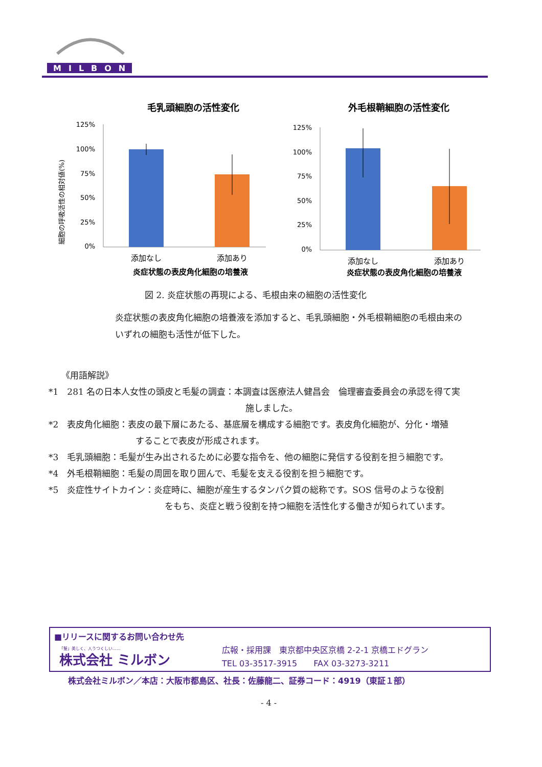MILBON
毛乳頭細胞の活性変化
細胞の呼吸活性の相対値(%)
125%
100%
75%
50%
25%
0%
添加なし
添加あり
炎症状態の表皮角化細胞の培養液
外毛根鞘細胞の活性変化
125%
100%
75%
50%
25%
0%
添加なし
添加あり
炎症状態の表皮角化細胞の培養液
図 2. 炎症状態の再現による、毛根由来の細胞の活性変化
炎症状態の表皮角化細胞の培養液を添加すると、毛乳頭細胞・外毛根鞘細胞の毛根由来のいずれの細胞も活性が低下した。
《用語解説》
*1　281 名の日本人女性の頭皮と毛髪の調査：本調査は医療法人健昌会　倫理審査委員会の承認を得て実
施しました。
*2　表皮角化細胞：表皮の最下層にあたる、基底層を構成する細胞です。表皮角化細胞が、分化・増殖
することで表皮が形成されます。
*3　毛乳頭細胞：毛髪が生み出されるために必要な指令を、他の細胞に発信する役割を担う細胞です。
*4　外毛根鞘細胞：毛髪の周囲を取り囲んで、毛髪を支える役割を担う細胞です。
*5　炎症性サイトカイン：炎症時に、細胞が産生するタンパク質の総称です。SOS 信号のような役割
をもち、炎症と戦う役割を持つ細胞を活性化する働きが知られています。
■リリースに関するお問い合わせ先
「髪」美しく、人うつくしい……
株式会社 ミルボン
広報・採用課　東京都中央区京橋 2-2-1 京橋エドグラン
TEL 03-3517-3915　　FAX 03-3273-3211
株式会社ミルボン／本店：大阪市都島区、社長：佐藤龍二、証券コード：4919（東証１部）
- 4 -